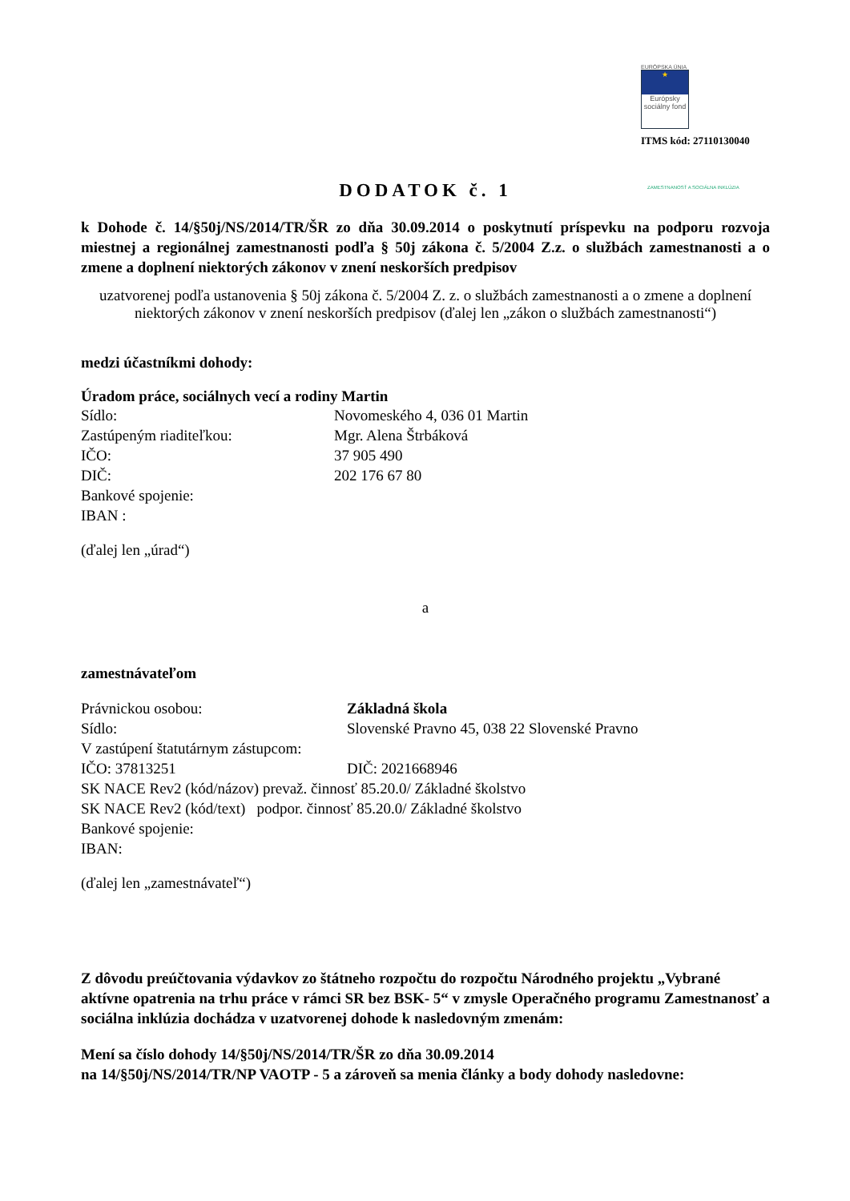EURÓPSKA ÚNIA
★
Európsky sociálny fond
ZAMESTNANOSŤ A SOCIÁLNA INKLÚZIA
ITMS kód: 27110130040
DODATOK č. 1
k Dohode č. 14/§50j/NS/2014/TR/ŠR zo dňa 30.09.2014 o poskytnutí príspevku na podporu rozvoja miestnej a regionálnej zamestnanosti podľa § 50j zákona č. 5/2004 Z.z. o službách zamestnanosti a o zmene a doplnení niektorých zákonov v znení neskorších predpisov
uzatvorenej podľa ustanovenia § 50j zákona č. 5/2004 Z. z. o službách zamestnanosti a o zmene a doplnení niektorých zákonov v znení neskorších predpisov (ďalej len „zákon o službách zamestnanosti“)
medzi účastníkmi dohody:
Úradom práce, sociálnych vecí a rodiny Martin
Sídlo: Novomeského 4, 036 01 Martin
Zastúpeným riaditeľkou: Mgr. Alena Štrbáková
IČO: 37 905 490
DIČ: 202 176 67 80
Bankové spojenie:
IBAN :
(ďalej len „úrad“)
a
zamestnávateľom
Právnickou osobou: Základná škola
Sídlo: Slovenské Pravno 45, 038 22 Slovenské Pravno
V zastúpení štatutárnym zástupcom:
IČO: 37813251 DIČ: 2021668946
SK NACE Rev2 (kód/názov) prevaž. činnosť 85.20.0/ Základné školstvo
SK NACE Rev2 (kód/text) podpor. činnosť 85.20.0/ Základné školstvo
Bankové spojenie:
IBAN:
(ďalej len „zamestnávateľ“)
Z dôvodu preúčtovania výdavkov zo štátneho rozpočtu do rozpočtu Národného projektu „Vybrané aktívne opatrenia na trhu práce v rámci SR bez BSK- 5“ v zmysle Operačného programu Zamestnanosť a sociálna inklúzia dochádza v uzatvorenej dohode k nasledovným zmenám:
Mení sa číslo dohody 14/§50j/NS/2014/TR/ŠR zo dňa 30.09.2014
na 14/§50j/NS/2014/TR/NP VAOTP - 5 a zároveň sa menia články a body dohody nasledovne: